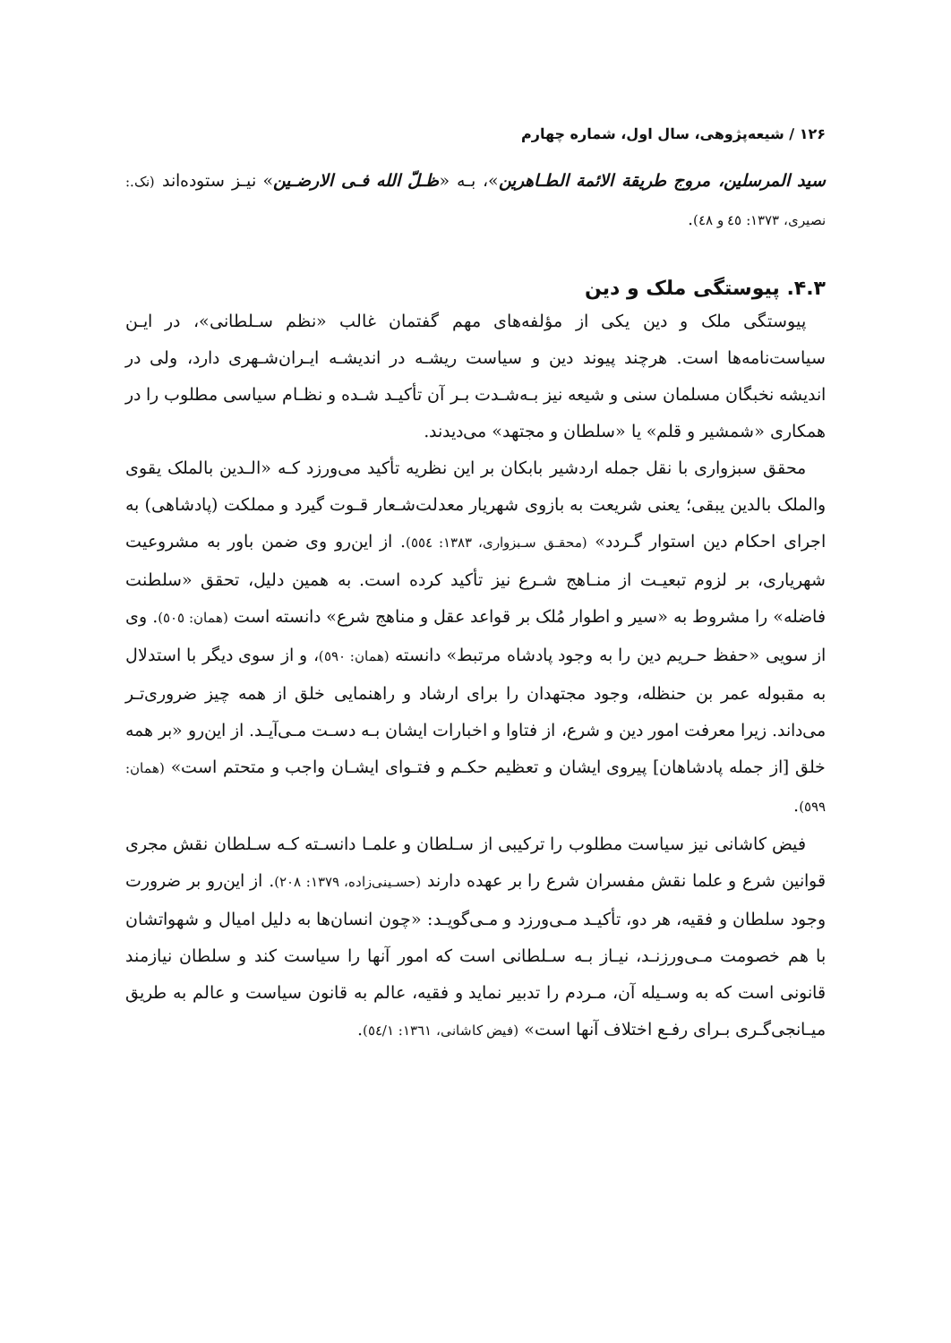۱۲۶ / شیعه‌پژوهی، سال اول، شماره چهارم
سید المرسلین، مروج طریقة الائمة الطـاهرین»، بـه «ظـلّ الله فـی الارضـین» نیـز ستوده‌اند (نک.: نصیری، ۱۳۷۳: ٤٥ و ٤٨).
۴.۳. پیوستگی ملک و دین
پیوستگی ملک و دین یکی از مؤلفه‌های مهم گفتمان غالب «نظم سـلطانی»، در ایـن سیاست‌نامه‌ها است. هرچند پیوند دین و سیاست ریشـه در اندیشـه ایـران‌شـهری دارد، ولی در اندیشه نخبگان مسلمان سنی و شیعه نیز بـه‌شـدت بـر آن تأکیـد شـده و نظـام سیاسی مطلوب را در همکاری «شمشیر و قلم» یا «سلطان و مجتهد» می‌دیدند.
محقق سبزواری با نقل جمله اردشیر بابکان بر این نظریه تأکید می‌ورزد کـه «الـدین بالملک یقوی والملک بالدین یبقی؛ یعنی شریعت به بازوی شهریار معدلت‌شـعار قـوت گیرد و مملکت (پادشاهی) به اجرای احکام دین استوار گـردد» (محقـق سـبزواری، ۱۳۸۳: ٥٥٤). از این‌رو وی ضمن باور به مشروعیت شهریاری، بر لزوم تبعیـت از منـاهج شـرع نیز تأکید کرده است. به همین دلیل، تحقق «سلطنت فاضله» را مشروط به «سیر و اطوار مُلک بر قواعد عقل و مناهج شرع» دانسته است (همان: ٥٠٥). وی از سویی «حفظ حـریم دین را به وجود پادشاه مرتبط» دانسته (همان: ٥٩٠)، و از سوی دیگر با استدلال به مقبوله عمر بن حنظله، وجود مجتهدان را برای ارشاد و راهنمایی خلق از همه چیز ضروری‌تـر می‌داند. زیرا معرفت امور دین و شرع، از فتاوا و اخبارات ایشان بـه دسـت مـی‌آیـد. از این‌رو «بر همه خلق [از جمله پادشاهان] پیروی ایشان و تعظیم حکـم و فتـوای ایشـان واجب و متحتم است» (همان: ٥٩٩).
فیض کاشانی نیز سیاست مطلوب را ترکیبی از سـلطان و علمـا دانسـته کـه سـلطان نقش مجری قوانین شرع و علما نقش مفسران شرع را بر عهده دارند (حسـینی‌زاده، ۱۳۷۹: ۲۰۸). از این‌رو بر ضرورت وجود سلطان و فقیه، هر دو، تأکیـد مـی‌ورزد و مـی‌گویـد: «چون انسان‌ها به دلیل امیال و شهواتشان با هم خصومت مـی‌ورزنـد، نیـاز بـه سـلطانی است که امور آنها را سیاست کند و سلطان نیازمند قانونی است که به وسـیله آن، مـردم را تدبیر نماید و فقیه، عالم به قانون سیاست و عالم به طریق میـانجی‌گـری بـرای رفـع اختلاف آنها است» (فیض کاشانی، ۱۳٦۱: ٥٤/۱).